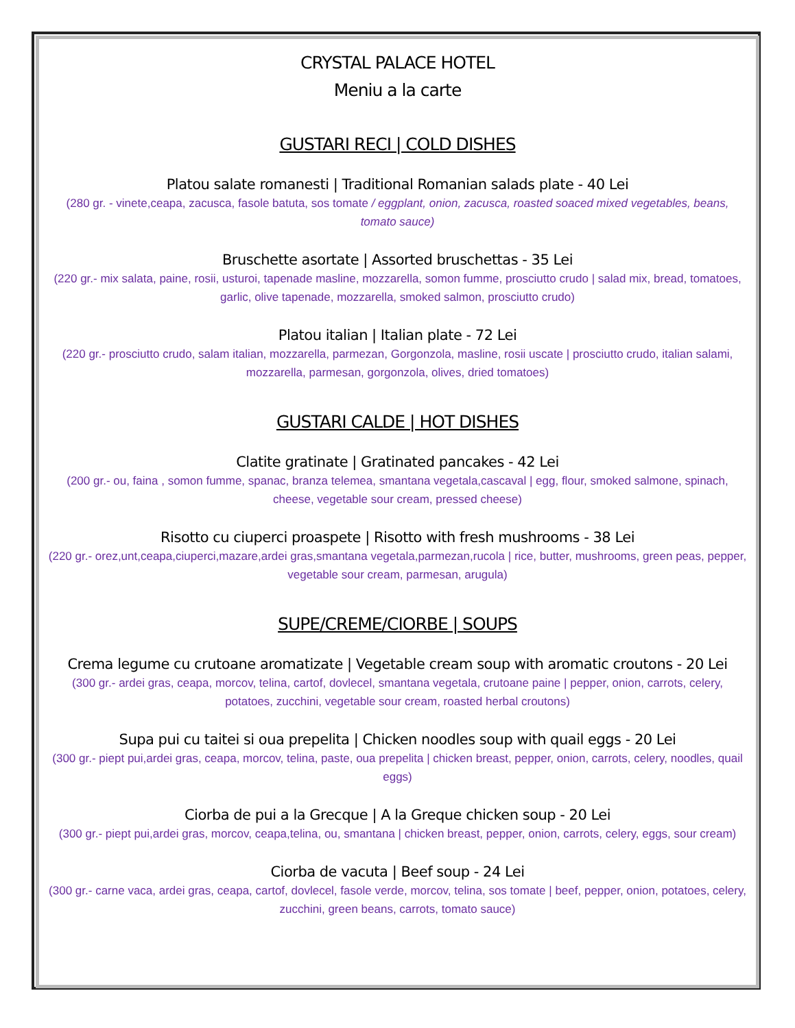CRYSTAL PALACE HOTEL
Meniu a la carte
GUSTARI RECI | COLD DISHES
Platou salate romanesti | Traditional Romanian salads plate - 40 Lei
(280 gr. - vinete,ceapa, zacusca, fasole batuta, sos tomate / eggplant, onion, zacusca, roasted soaced mixed vegetables, beans, tomato sauce)
Bruschette asortate | Assorted bruschettas - 35 Lei
(220 gr.- mix salata, paine, rosii, usturoi, tapenade masline, mozzarella, somon fumme, prosciutto crudo | salad mix, bread, tomatoes, garlic, olive tapenade, mozzarella, smoked salmon, prosciutto crudo)
Platou italian | Italian plate - 72 Lei
(220 gr.- prosciutto crudo, salam italian, mozzarella, parmezan, Gorgonzola, masline, rosii uscate | prosciutto crudo, italian salami, mozzarella, parmesan, gorgonzola, olives, dried tomatoes)
GUSTARI CALDE | HOT DISHES
Clatite gratinate | Gratinated pancakes - 42 Lei
(200 gr.- ou, faina , somon fumme, spanac, branza telemea, smantana vegetala,cascaval | egg, flour, smoked salmone, spinach, cheese, vegetable sour cream, pressed cheese)
Risotto cu ciuperci proaspete | Risotto with fresh mushrooms - 38 Lei
(220 gr.- orez,unt,ceapa,ciuperci,mazare,ardei gras,smantana vegetala,parmezan,rucola | rice, butter, mushrooms, green peas, pepper, vegetable sour cream, parmesan, arugula)
SUPE/CREME/CIORBE | SOUPS
Crema legume cu crutoane aromatizate | Vegetable cream soup with aromatic croutons - 20 Lei
(300 gr.- ardei gras, ceapa, morcov, telina, cartof, dovlecel, smantana vegetala, crutoane paine | pepper, onion, carrots, celery, potatoes, zucchini, vegetable sour cream, roasted herbal croutons)
Supa pui cu taitei si oua prepelita | Chicken noodles soup with quail eggs - 20 Lei
(300 gr.- piept pui,ardei gras, ceapa, morcov, telina, paste, oua prepelita | chicken breast, pepper, onion, carrots, celery, noodles, quail eggs)
Ciorba de pui a la Grecque | A la Greque chicken soup - 20 Lei
(300 gr.- piept pui,ardei gras, morcov, ceapa,telina, ou, smantana | chicken breast, pepper, onion, carrots, celery, eggs, sour cream)
Ciorba de vacuta | Beef soup - 24 Lei
(300 gr.- carne vaca, ardei gras, ceapa, cartof, dovlecel, fasole verde, morcov, telina, sos tomate | beef, pepper, onion, potatoes, celery, zucchini, green beans, carrots, tomato sauce)